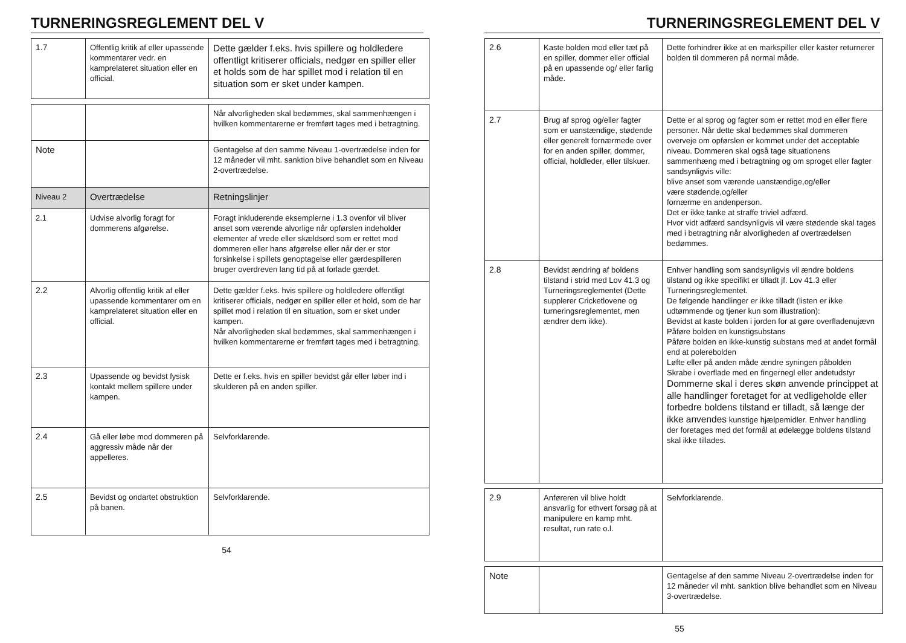TURNERINGSREGLEMENT DEL V
| 1.7 | Offentlig kritik af eller upassende kommentarer vedr. en kamprelateret situation eller en official. | Dette gælder f.eks. hvis spillere og holdledere offentligt kritiserer officials, nedgør en spiller eller et holds som de har spillet mod i relation til en situation som er sket under kampen. |
| | | Når alvorligheden skal bedømmes, skal sammenhængen i hvilken kommentarerne er fremført tages med i betragtning. |
| Note | | Gentagelse af den samme Niveau 1-overtrædelse inden for 12 måneder vil mht. sanktion blive behandlet som en Niveau 2-overtrædelse. |
| Niveau 2 | Overtrædelse | Retningslinjer |
| 2.1 | Udvise alvorlig foragt for dommerens afgørelse. | Foragt inkluderende eksemplerne i 1.3 ovenfor vil bliver anset som værende alvorlige når opførslen indeholder elementer af vrede eller skældsord som er rettet mod dommeren eller hans afgørelse eller når der er stor forsinkelse i spillets genoptagelse eller gærdespilleren bruger overdreven lang tid på at forlade gærdet. |
| 2.2 | Alvorlig offentlig kritik af eller upassende kommentarer om en kamprelateret situation eller en official. | Dette gælder f.eks. hvis spillere og holdledere offentligt kritiserer officials, nedgør en spiller eller et hold, som de har spillet mod i relation til en situation, som er sket under kampen. Når alvorligheden skal bedømmes, skal sammenhængen i hvilken kommentarerne er fremført tages med i betragtning. |
| 2.3 | Upassende og bevidst fysisk kontakt mellem spillere under kampen. | Dette er f.eks. hvis en spiller bevidst går eller løber ind i skulderen på en anden spiller. |
| 2.4 | Gå eller løbe mod dommeren på aggressiv måde når der appelleres. | Selvforklarende. |
| 2.5 | Bevidst og ondartet obstruktion på banen. | Selvforklarende. |
54
TURNERINGSREGLEMENT DEL V
| 2.6 | Kaste bolden mod eller tæt på en spiller, dommer eller official på en upassende og/ eller farlig måde. | Dette forhindrer ikke at en markspiller eller kaster returnerer bolden til dommeren på normal måde. |
| 2.7 | Brug af sprog og/eller fagter som er uanstændige, stødende eller generelt fornærmede over for en anden spiller, dommer, official, holdleder, eller tilskuer. | Dette er al sprog og fagter som er rettet mod en eller flere personer. Når dette skal bedømmes skal dommeren overveje om opførslen er kommet under det acceptable niveau. Dommeren skal også tage situationens sammenhæng med i betragtning og om sproget eller fagter sandsynligvis ville: blive anset som værende uanstændige,og/eller være stødende,og/eller fornærme en andenperson. Det er ikke tanke at straffe triviel adfærd. Hvor vidt adfærd sandsynligvis vil være stødende skal tages med i betragtning når alvorligheden af overtrædelsen bedømmes. |
| 2.8 | Bevidst ændring af boldens tilstand i strid med Lov 41.3 og Turneringsreglementet (Dette supplerer Cricketlovene og turneringsreglementet, men ændrer dem ikke). | Enhver handling som sandsynligvis vil ændre boldens tilstand og ikke specifikt er tilladt jf. Lov 41.3 eller Turneringsreglementet. De følgende handlinger er ikke tilladt (listen er ikke udtømmende og tjener kun som illustration): Bevidst at kaste bolden i jorden for at gøre overfladenujævn Påføre bolden en kunstigsubstans Påføre bolden en ikke-kunstig substans med at andet formål end at polerebolden Løfte eller på anden måde ændre syningen påbolden Skrabe i overflade med en fingernegl eller andetudstyr Dommerne skal i deres skøn anvende princippet at alle handlinger foretaget for at vedligeholde eller forbedre boldens tilstand er tilladt, så længe der ikke anvendes kunstige hjælpemidler. Enhver handling der foretages med det formål at ødelægge boldens tilstand skal ikke tillades. |
| 2.9 | Anføreren vil blive holdt ansvarlig for ethvert forsøg på at manipulere en kamp mht. resultat, run rate o.l. | Selvforklarende. |
| Note | | Gentagelse af den samme Niveau 2-overtrædelse inden for 12 måneder vil mht. sanktion blive behandlet som en Niveau 3-overtrædelse. |
55